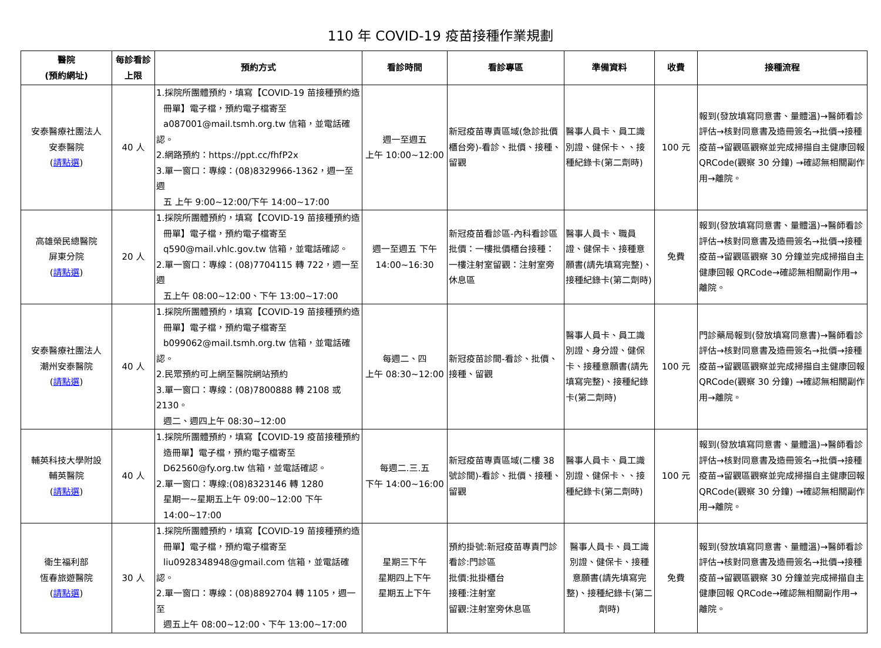110 年 COVID-19 疫苗接種作業規劃
| 醫院 (預約網址) | 每診看診 上限 | 預約方式 | 看診時間 | 看診專區 | 準備資料 | 收費 | 接種流程 |
| --- | --- | --- | --- | --- | --- | --- | --- |
| 安泰醫療社團法人 安泰醫院 ( 請點選 ) | 40 人 | 1.採院所團體預約，填寫【COVID-19 苗接種預約造 冊單】電子檔，預約電子檔寄至 a087001@mail.tsmh.org.tw 信箱，並電話確認。 2.網路預約：https://ppt.cc/fhfP2x 3.單一窗口：專線：(08)8329966-1362，週一至週 五 上午 9:00~12:00/下午 14:00~17:00 | 週一至週五 上午 10:00~12:00 | 新冠疫苗專責區域(急診批價櫃台旁)-看診、批價、接種、留觀 | 醫事人員卡、員工識別證、健保卡、、接種紀錄卡(第二劑時) | 100 元 | 報到(發放填寫同意書、量體溫)→醫師看診評估→核對同意書及造冊簽名→批價→接種疫苗→留觀區觀察並完成掃描自主健康回報 QRCode(觀察 30 分鐘) →確認無相關副作用→離院。 |
| 高雄榮民總醫院 屏東分院 ( 請點選 ) | 20 人 | 1.採院所團體預約，填寫【COVID-19 苗接種預約造 冊單】電子檔，預約電子檔寄至 q590@mail.vhlc.gov.tw 信箱，並電話確認。 2.單一窗口：專線：(08)7704115 轉 722，週一至週 五上午 08:00~12:00、下午 13:00~17:00 | 週一至週五 下午 14:00~16:30 | 新冠疫苗看診區-內科看診區批價：一樓批價櫃台接種：一樓注射室留觀：注射室旁休息區 | 醫事人員卡、職員證、健保卡、接種意願書(請先填寫完整)、接種紀錄卡(第二劑時) | 免費 | 報到(發放填寫同意書、量體溫)→醫師看診評估→核對同意書及造冊簽名→批價→接種疫苗→留觀區觀察 30 分鐘並完成掃描自主健康回報 QRCode→確認無相關副作用→離院。 |
| 安泰醫療社團法人 潮州安泰醫院 ( 請點選 ) | 40 人 | 1.採院所團體預約，填寫【COVID-19 苗接種預約造 冊單】電子檔，預約電子檔寄至 b099062@mail.tsmh.org.tw 信箱，並電話確認。 2.民眾預約可上網至醫院網站預約 3.單一窗口：專線：(08)7800888 轉 2108 或 2130。 週二、週四上午 08:30~12:00 | 每週二、四 上午 08:30~12:00 | 新冠疫苗診間-看診、批價、接種、留觀 | 醫事人員卡、員工識別證、身分證、健保卡、接種意願書(請先填寫完整)、接種紀錄卡(第二劑時) | 100 元 | 門診藥局報到(發放填寫同意書)→醫師看診評估→核對同意書及造冊簽名→批價→接種疫苗→留觀區觀察並完成掃描自主健康回報 QRCode(觀察 30 分鐘) →確認無相關副作用→離院。 |
| 輔英科技大學附設 輔英醫院 ( 請點選 ) | 40 人 | 1.採院所團體預約，填寫【COVID-19 疫苗接種預約 造冊單】電子檔，預約電子檔寄至 D62560@fy.org.tw 信箱，並電話確認。 2.單一窗口：專線:(08)8323146 轉 1280 星期一~星期五上午 09:00~12:00 下午 14:00~17:00 | 每週二.三.五 下午 14:00~16:00 | 新冠疫苗專責區域(二樓 38 號診間)-看診、批價、接種、留觀 | 醫事人員卡、員工識別證、健保卡、、接種紀錄卡(第二劑時) | 100 元 | 報到(發放填寫同意書、量體溫)→醫師看診評估→核對同意書及造冊簽名→批價→接種疫苗→留觀區觀察並完成掃描自主健康回報 QRCode(觀察 30 分鐘) →確認無相關副作用→離院。 |
| 衛生福利部 恆春旅遊醫院 ( 請點選 ) | 30 人 | 1.採院所團體預約，填寫【COVID-19 苗接種預約造 冊單】電子檔，預約電子檔寄至 liu0928348948@gmail.com 信箱，並電話確認。 2.單一窗口：專線：(08)8892704 轉 1105，週一至 週五上午 08:00~12:00、下午 13:00~17:00 | 星期三下午 星期四上下午 星期五上下午 | 預約掛號:新冠疫苗專責門診 看診:門診區 批價:批掛櫃台 接種:注射室 留觀:注射室旁休息區 | 醫事人員卡、員工識別證、健保卡、接種意願書(請先填寫完整)、接種紀錄卡(第二劑時) | 免費 | 報到(發放填寫同意書、量體溫)→醫師看診評估→核對同意書及造冊簽名→批價→接種疫苗→留觀區觀察 30 分鐘並完成掃描自主健康回報 QRCode→確認無相關副作用→離院。 |